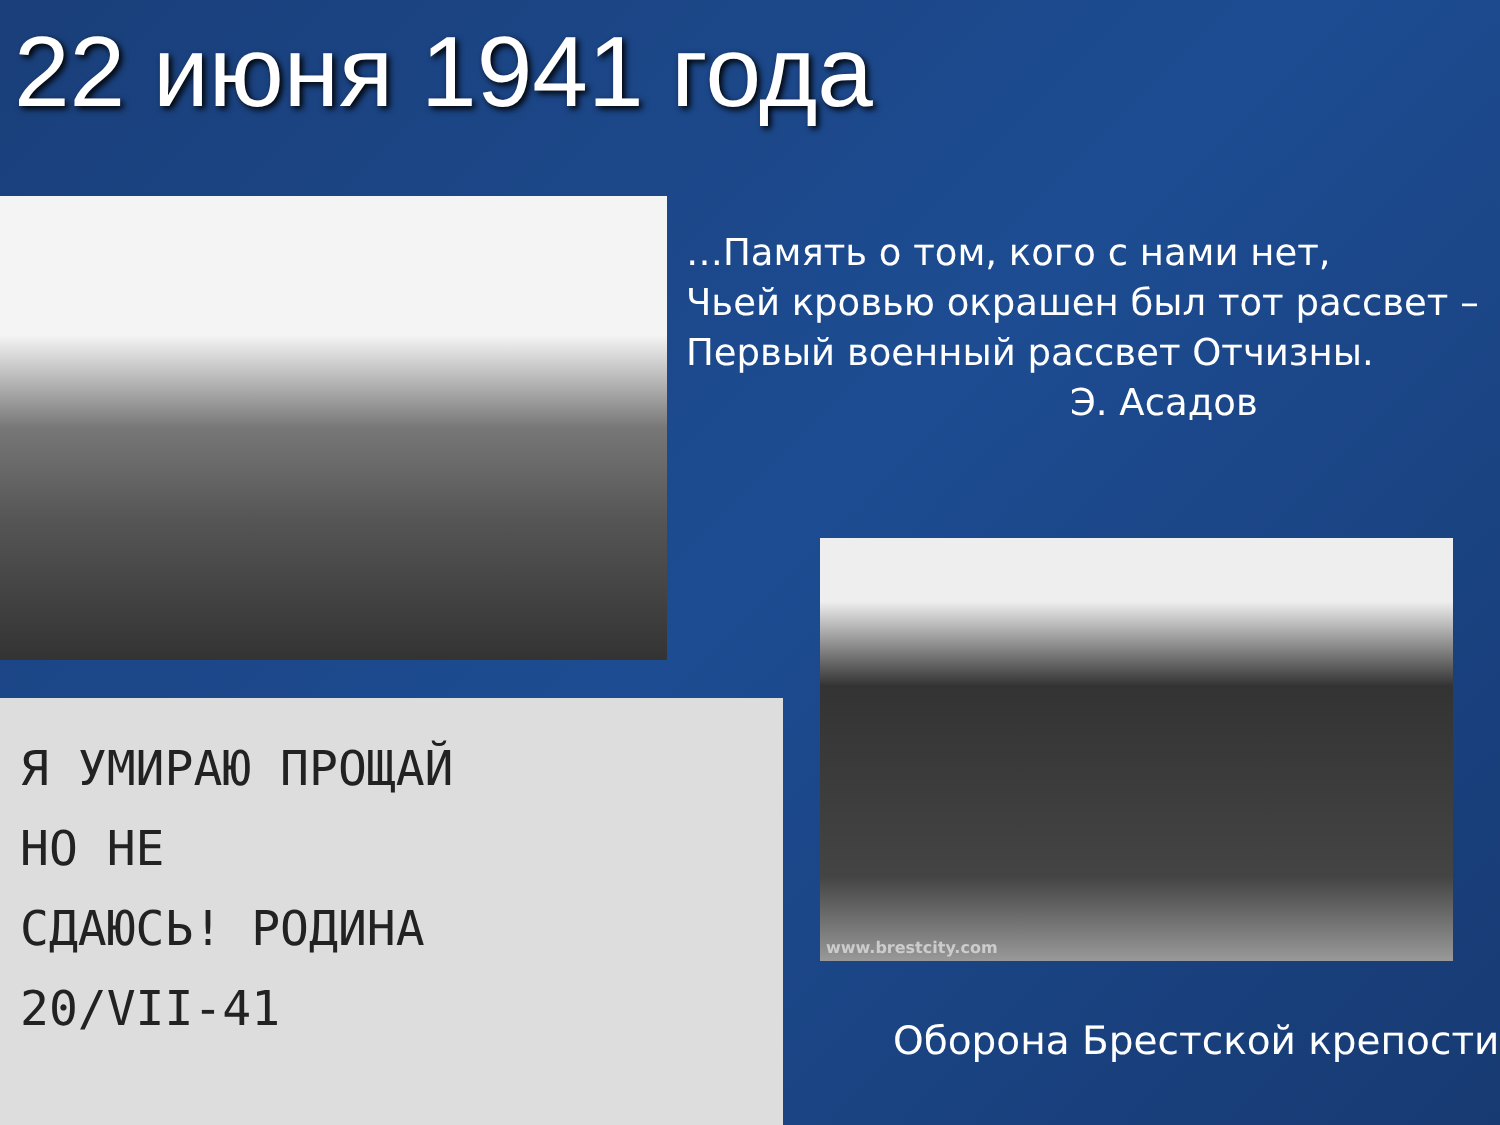22 июня 1941 года
…Память о том, кого с нами нет,
Чьей кровью окрашен был тот рассвет –
Первый военный рассвет Отчизны.
Э. Асадов
Я УМИРАЮ ПРОЩАЙ
НО НЕ
СДАЮСЬ! РОДИНА
20/VII-41
www.brestcity.com
Оборона Брестской крепости